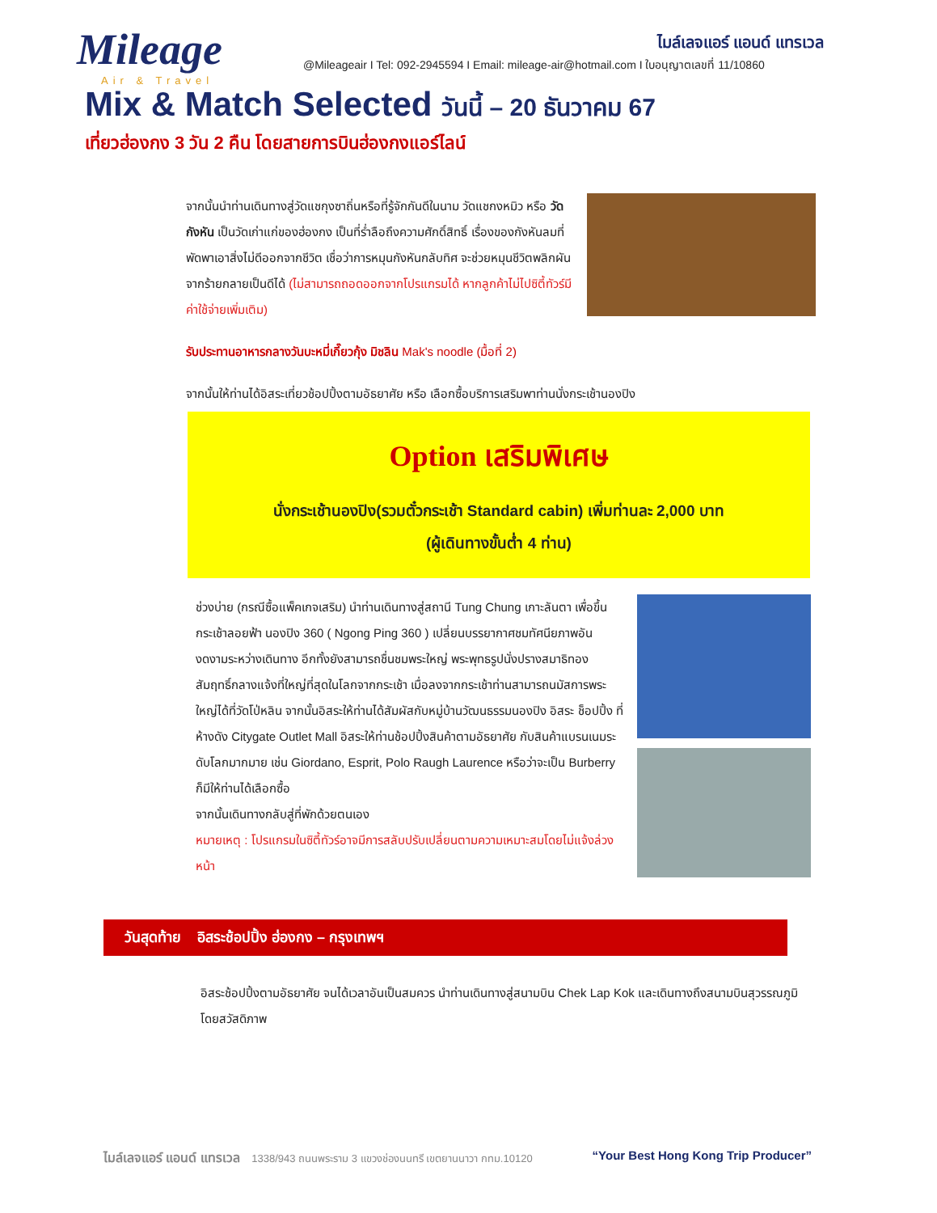Mileage
Air & Travel
ไมล์เลจแอร์ แอนด์ แทรเวล
@Mileageair I Tel: 092-2945594 I Email: mileage-air@hotmail.com I ใบอนุญาตเลขที่ 11/10860
Mix & Match Selected วันนี้ – 20 ธันวาคม 67
เที่ยวฮ่องกง 3 วัน 2 คืน โดยสายการบินฮ่องกงแอร์ไลน์
จากนั้นนำท่านเดินทางสู่วัดแชกุงซาถิ่นหรือที่รู้จักกันดีในนาม วัดแชกงหมิว หรือ วัดกังหัน เป็นวัดเก่าแก่ของฮ่องกง เป็นที่ร่ำลือถึงความศักดิ์สิทธิ์ เรื่องของกังหันลมที่พัดพาเอาสิ่งไม่ดีออกจากชีวิต เชื่อว่าการหมุนกังหันกลับทิศ จะช่วยหมุนชีวิตพลิกผันจากร้ายกลายเป็นดีได้ (ไม่สามารถถอดออกจากโปรแกรมได้ หากลูกค้าไม่ไปซิตี้ทัวร์มีค่าใช้จ่ายเพิ่มเติม)
รับประทานอาหารกลางวันบะหมี่เกี๊ยวกุ้ง มิชลิน Mak's noodle (มื้อที่ 2)
จากนั้นให้ท่านได้อิสระเที่ยวช้อปปิ้งตามอัธยาศัย หรือ เลือกซื้อบริการเสริมพาท่านนั่งกระเช้านองปิง
Option เสริมพิเศษ
นั่งกระเช้านองปิง(รวมตั๋วกระเช้า Standard cabin) เพิ่มท่านละ 2,000 บาท
(ผู้เดินทางขั้นต่ำ 4 ท่าน)
ช่วงบ่าย (กรณีซื้อแพ็คเกจเสริม) นำท่านเดินทางสู่สถานี Tung Chung เกาะลันตา เพื่อขึ้นกระเช้าลอยฟ้า นองปิง 360 ( Ngong Ping 360 ) เปลี่ยนบรรยากาศชมทัศนียภาพอันงดงามระหว่างเดินทาง อีกทั้งยังสามารถชื่นชมพระใหญ่ พระพุทธรูปนั่งปรางสมาธิทองสัมฤทธิ์กลางแจ้งที่ใหญ่ที่สุดในโลกจากกระเช้า เมื่อลงจากกระเช้าท่านสามารถนมัสการพระใหญ่ได้ที่วัดโป่หลิน จากนั้นอิสระให้ท่านได้สัมผัสกับหมู่บ้านวัฒนธรรมนองปิง อิสระ ช็อปปิ้ง ที่ห้างดัง Citygate Outlet Mall อิสระให้ท่านช้อปปิ้งสินค้าตามอัธยาศัย กับสินค้าแบรนเนมระดับโลกมากมาย เช่น Giordano, Esprit, Polo Raugh Laurence หรือว่าจะเป็น Burberry ก็มีให้ท่านได้เลือกซื้อ
จากนั้นเดินทางกลับสู่ที่พักด้วยตนเอง
หมายเหตุ : โปรแกรมในซิตี้ทัวร์อาจมีการสลับปรับเปลี่ยนตามความเหมาะสมโดยไม่แจ้งล่วงหน้า
วันสุดท้าย อิสระช้อปปิ้ง ฮ่องกง – กรุงเทพฯ
อิสระช้อปปิ้งตามอัธยาศัย จนได้เวลาอันเป็นสมควร นำท่านเดินทางสู่สนามบิน Chek Lap Kok และเดินทางถึงสนามบินสุวรรณภูมิโดยสวัสดิภาพ
ไมล์เลจแอร์ แอนด์ แทรเวล 1338/943 ถนนพระราม 3 แขวงช่องนนทรี เขตยานนาวา กทม.10120 “Your Best Hong Kong Trip Producer”